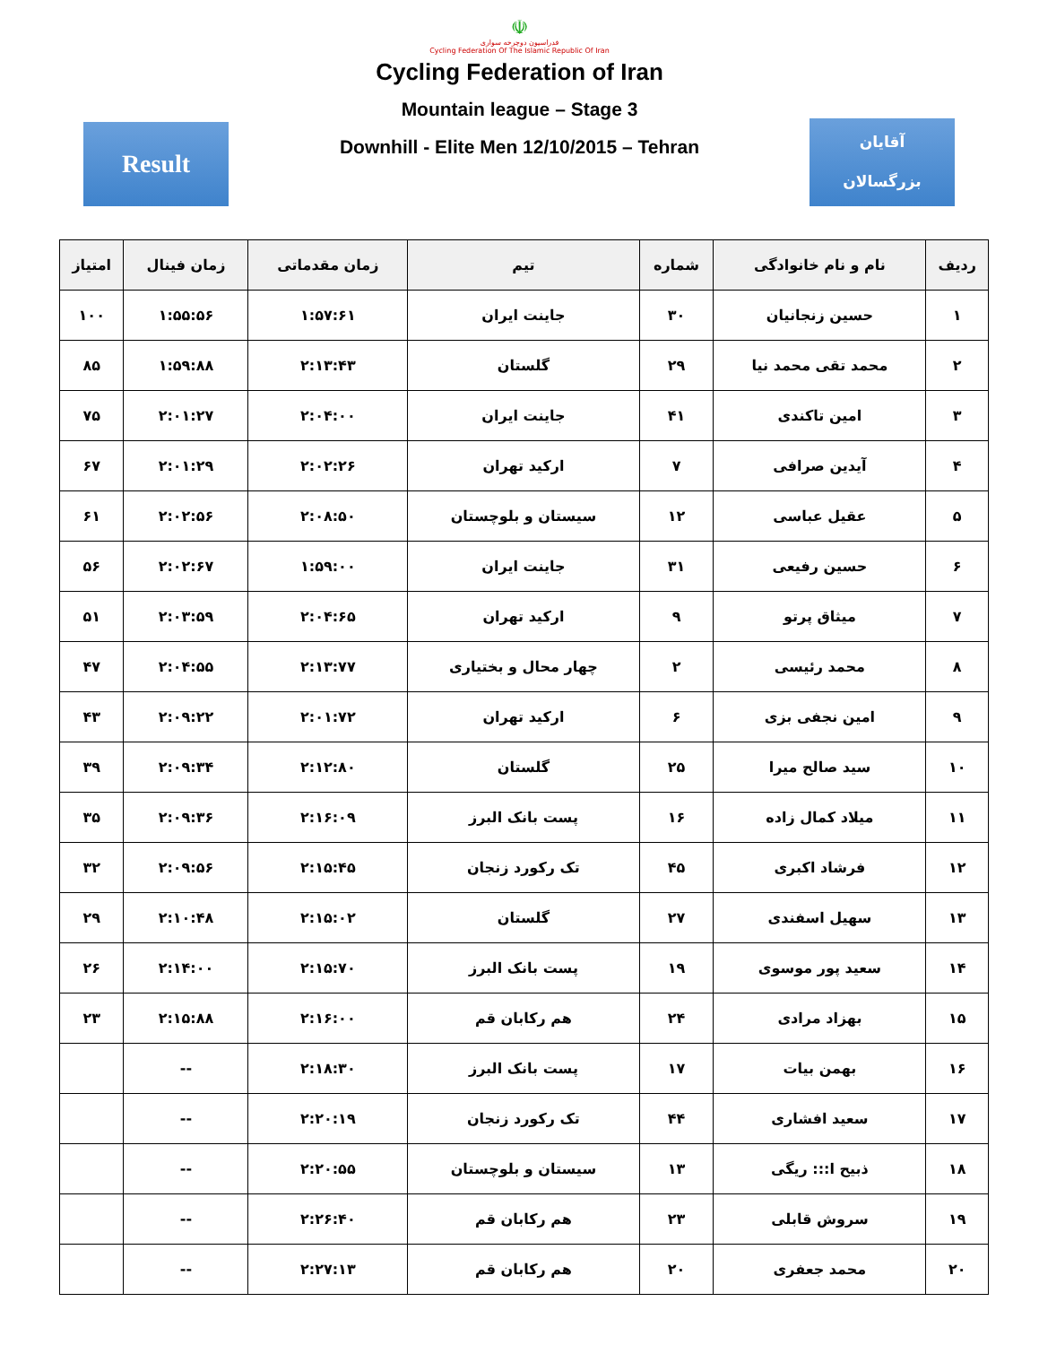☫
فدراسیون دوچرخه سواری
Cycling Federation Of The Islamic Republic Of Iran
Cycling Federation of Iran
Mountain league – Stage 3
Downhill - Elite Men 12/10/2015 – Tehran
Result
آقایان
بزرگسالان
| ردیف | نام و نام خانوادگی | شماره | تیم | زمان مقدماتی | زمان فینال | امتیاز |
| --- | --- | --- | --- | --- | --- | --- |
| ۱ | حسین زنجانیان | ۳۰ | جاینت ایران | ۱:۵۷:۶۱ | ۱:۵۵:۵۶ | ۱۰۰ |
| ۲ | محمد تقی محمد نیا | ۲۹ | گلستان | ۲:۱۳:۴۳ | ۱:۵۹:۸۸ | ۸۵ |
| ۳ | امین تاکندی | ۴۱ | جاینت ایران | ۲:۰۴:۰۰ | ۲:۰۱:۲۷ | ۷۵ |
| ۴ | آیدین صرافی | ۷ | ارکید تهران | ۲:۰۲:۲۶ | ۲:۰۱:۲۹ | ۶۷ |
| ۵ | عقیل عباسی | ۱۲ | سیستان و بلوچستان | ۲:۰۸:۵۰ | ۲:۰۲:۵۶ | ۶۱ |
| ۶ | حسین رفیعی | ۳۱ | جاینت ایران | ۱:۵۹:۰۰ | ۲:۰۲:۶۷ | ۵۶ |
| ۷ | میثاق پرتو | ۹ | ارکید تهران | ۲:۰۴:۶۵ | ۲:۰۳:۵۹ | ۵۱ |
| ۸ | محمد رئیسی | ۲ | چهار محال و بختیاری | ۲:۱۳:۷۷ | ۲:۰۴:۵۵ | ۴۷ |
| ۹ | امین نجفی بزی | ۶ | ارکید تهران | ۲:۰۱:۷۲ | ۲:۰۹:۲۲ | ۴۳ |
| ۱۰ | سید صالح میرا | ۲۵ | گلستان | ۲:۱۲:۸۰ | ۲:۰۹:۳۴ | ۳۹ |
| ۱۱ | میلاد کمال زاده | ۱۶ | پست بانک البرز | ۲:۱۶:۰۹ | ۲:۰۹:۳۶ | ۳۵ |
| ۱۲ | فرشاد اکبری | ۴۵ | تک رکورد زنجان | ۲:۱۵:۴۵ | ۲:۰۹:۵۶ | ۳۲ |
| ۱۳ | سهیل اسفندی | ۲۷ | گلستان | ۲:۱۵:۰۲ | ۲:۱۰:۴۸ | ۲۹ |
| ۱۴ | سعید پور موسوی | ۱۹ | پست بانک البرز | ۲:۱۵:۷۰ | ۲:۱۴:۰۰ | ۲۶ |
| ۱۵ | بهزاد مرادی | ۲۴ | هم رکابان قم | ۲:۱۶:۰۰ | ۲:۱۵:۸۸ | ۲۳ |
| ۱۶ | بهمن بیات | ۱۷ | پست بانک البرز | ۲:۱۸:۳۰ | -- | |
| ۱۷ | سعید افشاری | ۴۴ | تک رکورد زنجان | ۲:۲۰:۱۹ | -- | |
| ۱۸ | ذبیح ا::: ریگی | ۱۳ | سیستان و بلوچستان | ۲:۲۰:۵۵ | -- | |
| ۱۹ | سروش قابلی | ۲۳ | هم رکابان قم | ۲:۲۶:۴۰ | -- | |
| ۲۰ | محمد جعفری | ۲۰ | هم رکابان قم | ۲:۲۷:۱۳ | -- | |